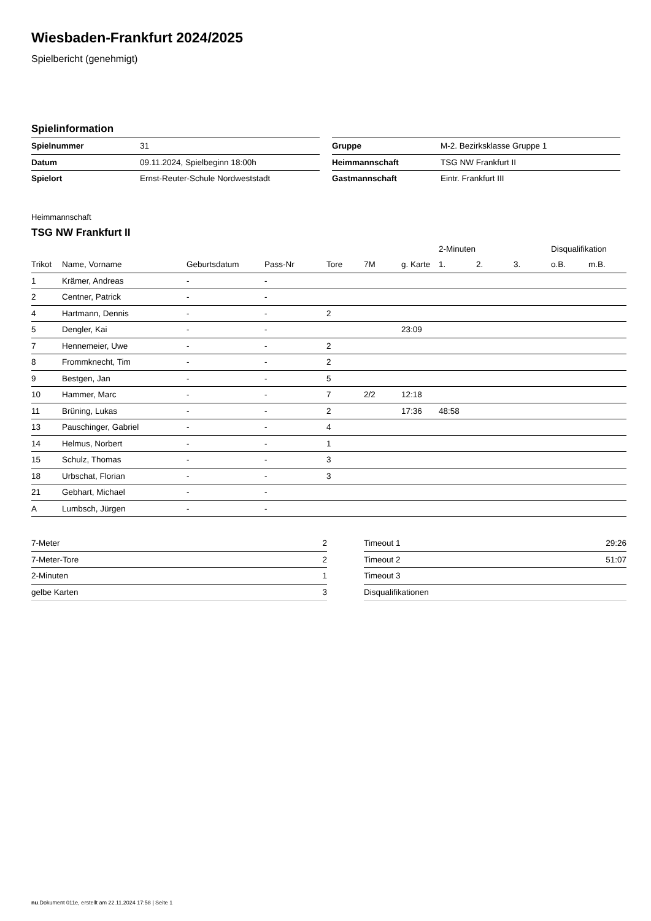Wiesbaden-Frankfurt 2024/2025
Spielbericht (genehmigt)
Spielinformation
| Spielnummer | 31 |
| Datum | 09.11.2024, Spielbeginn 18:00h |
| Spielort | Ernst-Reuter-Schule Nordweststadt |
| Gruppe | M-2. Bezirksklasse Gruppe 1 |
| Heimmannschaft | TSG NW Frankfurt II |
| Gastmannschaft | Eintr. Frankfurt III |
Heimmannschaft
TSG NW Frankfurt II
| | | | | | | | 2-Minuten | | | Disqualifikation | |
| --- | --- | --- | --- | --- | --- | --- | --- | --- | --- | --- | --- |
| Trikot | Name, Vorname | Geburtsdatum | Pass-Nr | Tore | 7M | g. Karte | 1. | 2. | 3. | o.B. | m.B. |
| 1 | Krämer, Andreas | - | - | | | | | | | | |
| 2 | Centner, Patrick | - | - | | | | | | | | |
| 4 | Hartmann, Dennis | - | - | 2 | | | | | | | |
| 5 | Dengler, Kai | - | - | | | 23:09 | | | | | |
| 7 | Hennemeier, Uwe | - | - | 2 | | | | | | | |
| 8 | Frommknecht, Tim | - | - | 2 | | | | | | | |
| 9 | Bestgen, Jan | - | - | 5 | | | | | | | |
| 10 | Hammer, Marc | - | - | 7 | 2/2 | 12:18 | | | | | |
| 11 | Brüning, Lukas | - | - | 2 | | 17:36 | 48:58 | | | | |
| 13 | Pauschinger, Gabriel | - | - | 4 | | | | | | | |
| 14 | Helmus, Norbert | - | - | 1 | | | | | | | |
| 15 | Schulz, Thomas | - | - | 3 | | | | | | | |
| 18 | Urbschat, Florian | - | - | 3 | | | | | | | |
| 21 | Gebhart, Michael | - | - | | | | | | | | |
| A | Lumbsch, Jürgen | - | - | | | | | | | | |
| 7-Meter | 2 |
| 7-Meter-Tore | 2 |
| 2-Minuten | 1 |
| gelbe Karten | 3 |
| Timeout 1 | 29:26 |
| Timeout 2 | 51:07 |
| Timeout 3 | |
| Disqualifikationen | |
nu.Dokument 011e, erstellt am 22.11.2024 17:58 | Seite 1